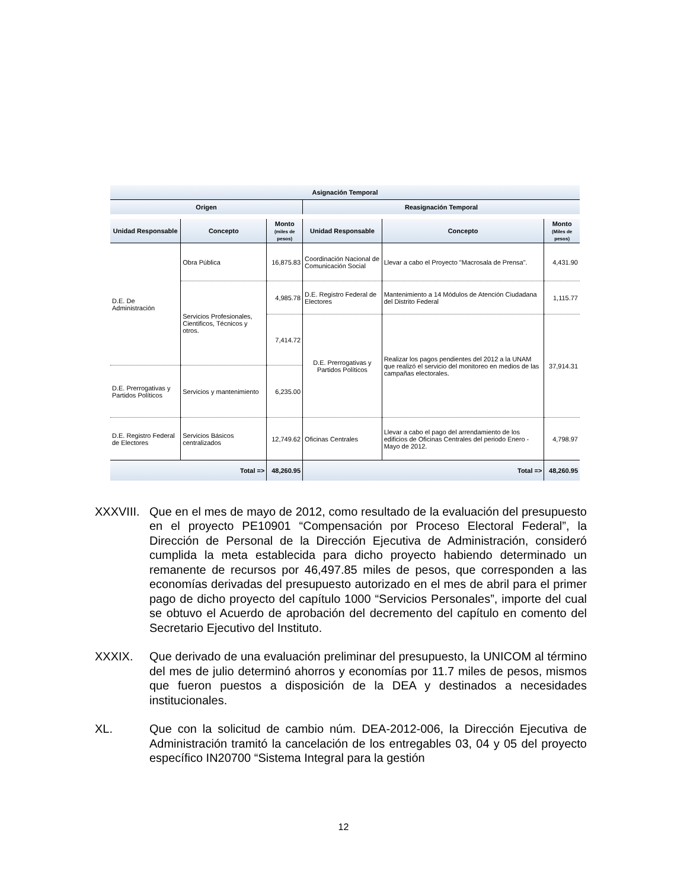| Asignación Temporal | | | | | |
| --- | --- | --- | --- | --- | --- |
| Origen | | | Reasignación Temporal | | |
| Unidad Responsable | Concepto | Monto (miles de pesos) | Unidad Responsable | Concepto | Monto (Miles de pesos) |
| D.E. De Administración | Obra Pública | 16,875.83 | Coordinación Nacional de Comunicación Social | Llevar a cabo el Proyecto "Macrosala de Prensa". | 4,431.90 |
| | Servicios Profesionales, Cientificos, Técnicos y otros. | 4,985.78 | D.E. Registro Federal de Electores | Mantenimiento a 14 Módulos de Atención Ciudadana del Distrito Federal | 1,115.77 |
| | | 7,414.72 | D.E. Prerrogativas y Partidos Políticos | Realizar los pagos pendientes del 2012 a la UNAM que realizó el servicio del monitoreo en medios de las campañas electorales. | 37,914.31 |
| D.E. Prerrogativas y Partidos Políticos | Servicios y mantenimiento | 6,235.00 | | | |
| D.E. Registro Federal de Electores | Servicios Básicos centralizados | 12,749.62 | Oficinas Centrales | Llevar a cabo el pago del arrendamiento de los edificios de Oficinas Centrales del periodo Enero - Mayo de 2012. | 4,798.97 |
| Total => | | 48,260.95 | Total => | | 48,260.95 |
XXXVIII.
Que en el mes de mayo de 2012, como resultado de la evaluación del presupuesto en el proyecto PE10901 “Compensación por Proceso Electoral Federal”, la Dirección de Personal de la Dirección Ejecutiva de Administración, consideró cumplida la meta establecida para dicho proyecto habiendo determinado un remanente de recursos por 46,497.85 miles de pesos, que corresponden a las economías derivadas del presupuesto autorizado en el mes de abril para el primer pago de dicho proyecto del capítulo 1000 “Servicios Personales”, importe del cual se obtuvo el Acuerdo de aprobación del decremento del capítulo en comento del Secretario Ejecutivo del Instituto.
XXXIX. Que derivado de una evaluación preliminar del presupuesto, la UNICOM al término del mes de julio determinó ahorros y economías por 11.7 miles de pesos, mismos que fueron puestos a disposición de la DEA y destinados a necesidades institucionales.
XL. Que con la solicitud de cambio núm. DEA-2012-006, la Dirección Ejecutiva de Administración tramitó la cancelación de los entregables 03, 04 y 05 del proyecto específico IN20700 “Sistema Integral para la gestión
12